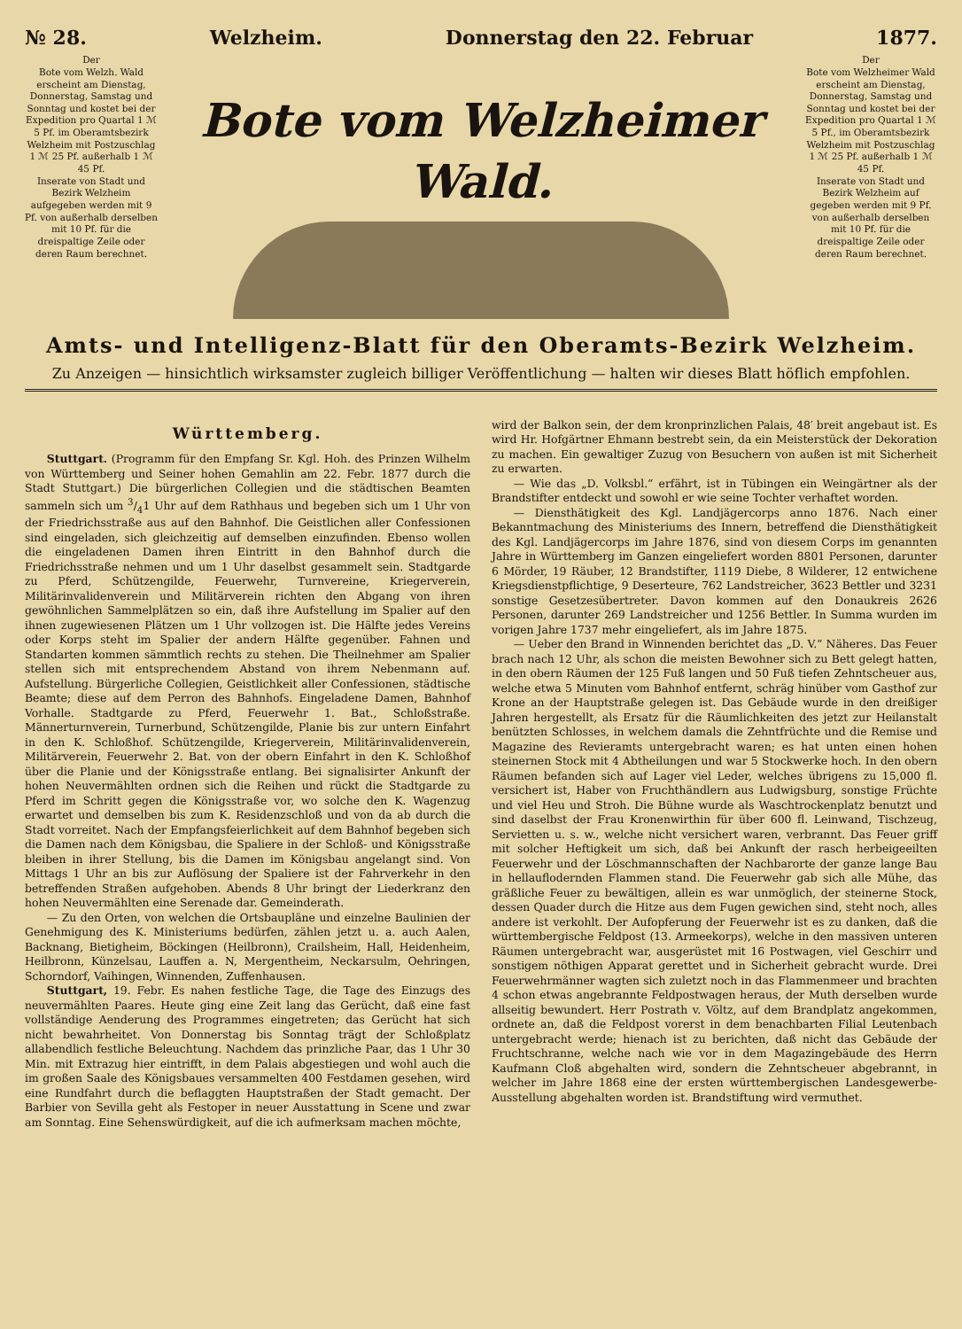№ 28. Welzheim. Donnerstag den 22. Februar 1877.
Der
Bote vom Welzh. Wald erscheint am Dienstag, Donnerstag, Samstag und Sonntag und kostet bei der Expedition pro Quartal 1 ℳ 5 Pf. im Oberamtsbezirk Welzheim mit Postzuschlag 1 ℳ 25 Pf. außerhalb 1 ℳ 45 Pf.
Inserate von Stadt und Bezirk Welzheim aufgegeben werden mit 9 Pf. von außerhalb derselben mit 10 Pf. für die dreispaltige Zeile oder deren Raum berechnet.
Bote vom Welzheimer Wald.
Der
Bote vom Welzheimer Wald erscheint am Dienstag, Donnerstag, Samstag und Sonntag und kostet bei der Expedition pro Quartal 1 ℳ 5 Pf., im Oberamtsbezirk Welzheim mit Postzuschlag 1 ℳ 25 Pf. außerhalb 1 ℳ 45 Pf.
Inserate von Stadt und Bezirk Welzheim auf gegeben werden mit 9 Pf. von außerhalb derselben mit 10 Pf. für die dreispaltige Zeile oder deren Raum berechnet.
Amts- und Intelligenz-Blatt für den Oberamts-Bezirk Welzheim.
Zu Anzeigen — hinsichtlich wirksamster zugleich billiger Veröffentlichung — halten wir dieses Blatt höflich empfohlen.
Württemberg.
Stuttgart. (Programm für den Empfang Sr. Kgl. Hoh. des Prinzen Wilhelm von Württemberg und Seiner hohen Gemahlin am 22. Febr. 1877 durch die Stadt Stuttgart.) Die bürgerlichen Collegien und die städtischen Beamten sammeln sich um 3/41 Uhr auf dem Rathhaus und begeben sich um 1 Uhr von der Friedrichsstraße aus auf den Bahnhof. Die Geistlichen aller Confessionen sind eingeladen, sich gleichzeitig auf demselben einzufinden. Ebenso wollen die eingeladenen Damen ihren Eintritt in den Bahnhof durch die Friedrichsstraße nehmen und um 1 Uhr daselbst gesammelt sein. Stadtgarde zu Pferd, Schützengilde, Feuerwehr, Turnvereine, Kriegerverein, Militärinvalidenverein und Militärverein richten den Abgang von ihren gewöhnlichen Sammelplätzen so ein, daß ihre Aufstellung im Spalier auf den ihnen zugewiesenen Plätzen um 1 Uhr vollzogen ist. Die Hälfte jedes Vereins oder Korps steht im Spalier der andern Hälfte gegenüber. Fahnen und Standarten kommen sämmtlich rechts zu stehen. Die Theilnehmer am Spalier stellen sich mit entsprechendem Abstand von ihrem Nebenmann auf. Aufstellung. Bürgerliche Collegien, Geistlichkeit aller Confessionen, städtische Beamte; diese auf dem Perron des Bahnhofs. Eingeladene Damen, Bahnhof Vorhalle. Stadtgarde zu Pferd, Feuerwehr 1. Bat., Schloßstraße. Männerturnverein, Turnerbund, Schützengilde, Planie bis zur untern Einfahrt in den K. Schloßhof. Schützengilde, Kriegerverein, Militärinvalidenverein, Militärverein, Feuerwehr 2. Bat. von der obern Einfahrt in den K. Schloßhof über die Planie und der Königsstraße entlang. Bei signalisirter Ankunft der hohen Neuvermählten ordnen sich die Reihen und rückt die Stadtgarde zu Pferd im Schritt gegen die Königsstraße vor, wo solche den K. Wagenzug erwartet und demselben bis zum K. Residenzschloß und von da ab durch die Stadt vorreitet. Nach der Empfangsfeierlichkeit auf dem Bahnhof begeben sich die Damen nach dem Königsbau, die Spaliere in der Schloß- und Königsstraße bleiben in ihrer Stellung, bis die Damen im Königsbau angelangt sind. Von Mittags 1 Uhr an bis zur Auflösung der Spaliere ist der Fahrverkehr in den betreffenden Straßen aufgehoben. Abends 8 Uhr bringt der Liederkranz den hohen Neuvermählten eine Serenade dar. Gemeinderath.
— Zu den Orten, von welchen die Ortsbaupläne und einzelne Baulinien der Genehmigung des K. Ministeriums bedürfen, zählen jetzt u. a. auch Aalen, Backnang, Bietigheim, Böckingen (Heilbronn), Crailsheim, Hall, Heidenheim, Heilbronn, Künzelsau, Lauffen a. N, Mergentheim, Neckarsulm, Oehringen, Schorndorf, Vaihingen, Winnenden, Zuffenhausen.
Stuttgart, 19. Febr. Es nahen festliche Tage, die Tage des Einzugs des neuvermählten Paares. Heute ging eine Zeit lang das Gerücht, daß eine fast vollständige Aenderung des Programmes eingetreten; das Gerücht hat sich nicht bewahrheitet. Von Donnerstag bis Sonntag trägt der Schloßplatz allabendlich festliche Beleuchtung. Nachdem das prinzliche Paar, das 1 Uhr 30 Min. mit Extrazug hier eintrifft, in dem Palais abgestiegen und wohl auch die im großen Saale des Königsbaues versammelten 400 Festdamen gesehen, wird eine Rundfahrt durch die beflaggten Hauptstraßen der Stadt gemacht. Der Barbier von Sevilla geht als Festoper in neuer Ausstattung in Scene und zwar am Sonntag. Eine Sehenswürdigkeit, auf die ich aufmerksam machen möchte,
wird der Balkon sein, der dem kronprinzlichen Palais, 48′ breit angebaut ist. Es wird Hr. Hofgärtner Ehmann bestrebt sein, da ein Meisterstück der Dekoration zu machen. Ein gewaltiger Zuzug von Besuchern von außen ist mit Sicherheit zu erwarten.
— Wie das „D. Volksbl.“ erfährt, ist in Tübingen ein Weingärtner als der Brandstifter entdeckt und sowohl er wie seine Tochter verhaftet worden.
— Diensthätigkeit des Kgl. Landjägercorps anno 1876. Nach einer Bekanntmachung des Ministeriums des Innern, betreffend die Diensthätigkeit des Kgl. Landjägercorps im Jahre 1876, sind von diesem Corps im genannten Jahre in Württemberg im Ganzen eingeliefert worden 8801 Personen, darunter 6 Mörder, 19 Räuber, 12 Brandstifter, 1119 Diebe, 8 Wilderer, 12 entwichene Kriegsdienstpflichtige, 9 Deserteure, 762 Landstreicher, 3623 Bettler und 3231 sonstige Gesetzesübertreter. Davon kommen auf den Donaukreis 2626 Personen, darunter 269 Landstreicher und 1256 Bettler. In Summa wurden im vorigen Jahre 1737 mehr eingeliefert, als im Jahre 1875.
— Ueber den Brand in Winnenden berichtet das „D. V.“ Näheres. Das Feuer brach nach 12 Uhr, als schon die meisten Bewohner sich zu Bett gelegt hatten, in den obern Räumen der 125 Fuß langen und 50 Fuß tiefen Zehntscheuer aus, welche etwa 5 Minuten vom Bahnhof entfernt, schräg hinüber vom Gasthof zur Krone an der Hauptstraße gelegen ist. Das Gebäude wurde in den dreißiger Jahren hergestellt, als Ersatz für die Räumlichkeiten des jetzt zur Heilanstalt benützten Schlosses, in welchem damals die Zehntfrüchte und die Remise und Magazine des Revieramts untergebracht waren; es hat unten einen hohen steinernen Stock mit 4 Abtheilungen und war 5 Stockwerke hoch. In den obern Räumen befanden sich auf Lager viel Leder, welches übrigens zu 15,000 fl. versichert ist, Haber von Fruchthändlern aus Ludwigsburg, sonstige Früchte und viel Heu und Stroh. Die Bühne wurde als Waschtrockenplatz benutzt und sind daselbst der Frau Kronenwirthin für über 600 fl. Leinwand, Tischzeug, Servietten u. s. w., welche nicht versichert waren, verbrannt. Das Feuer griff mit solcher Heftigkeit um sich, daß bei Ankunft der rasch herbeigeeilten Feuerwehr und der Löschmannschaften der Nachbarorte der ganze lange Bau in hellauflodernden Flammen stand. Die Feuerwehr gab sich alle Mühe, das gräßliche Feuer zu bewältigen, allein es war unmöglich, der steinerne Stock, dessen Quader durch die Hitze aus dem Fugen gewichen sind, steht noch, alles andere ist verkohlt. Der Aufopferung der Feuerwehr ist es zu danken, daß die württembergische Feldpost (13. Armeekorps), welche in den massiven unteren Räumen untergebracht war, ausgerüstet mit 16 Postwagen, viel Geschirr und sonstigem nöthigen Apparat gerettet und in Sicherheit gebracht wurde. Drei Feuerwehrmänner wagten sich zuletzt noch in das Flammenmeer und brachten 4 schon etwas angebrannte Feldpostwagen heraus, der Muth derselben wurde allseitig bewundert. Herr Postrath v. Völtz, auf dem Brandplatz angekommen, ordnete an, daß die Feldpost vorerst in dem benachbarten Filial Leutenbach untergebracht werde; hienach ist zu berichten, daß nicht das Gebäude der Fruchtschranne, welche nach wie vor in dem Magazingebäude des Herrn Kaufmann Cloß abgehalten wird, sondern die Zehntscheuer abgebrannt, in welcher im Jahre 1868 eine der ersten württembergischen Landesgewerbe-Ausstellung abgehalten worden ist. Brandstiftung wird vermuthet.